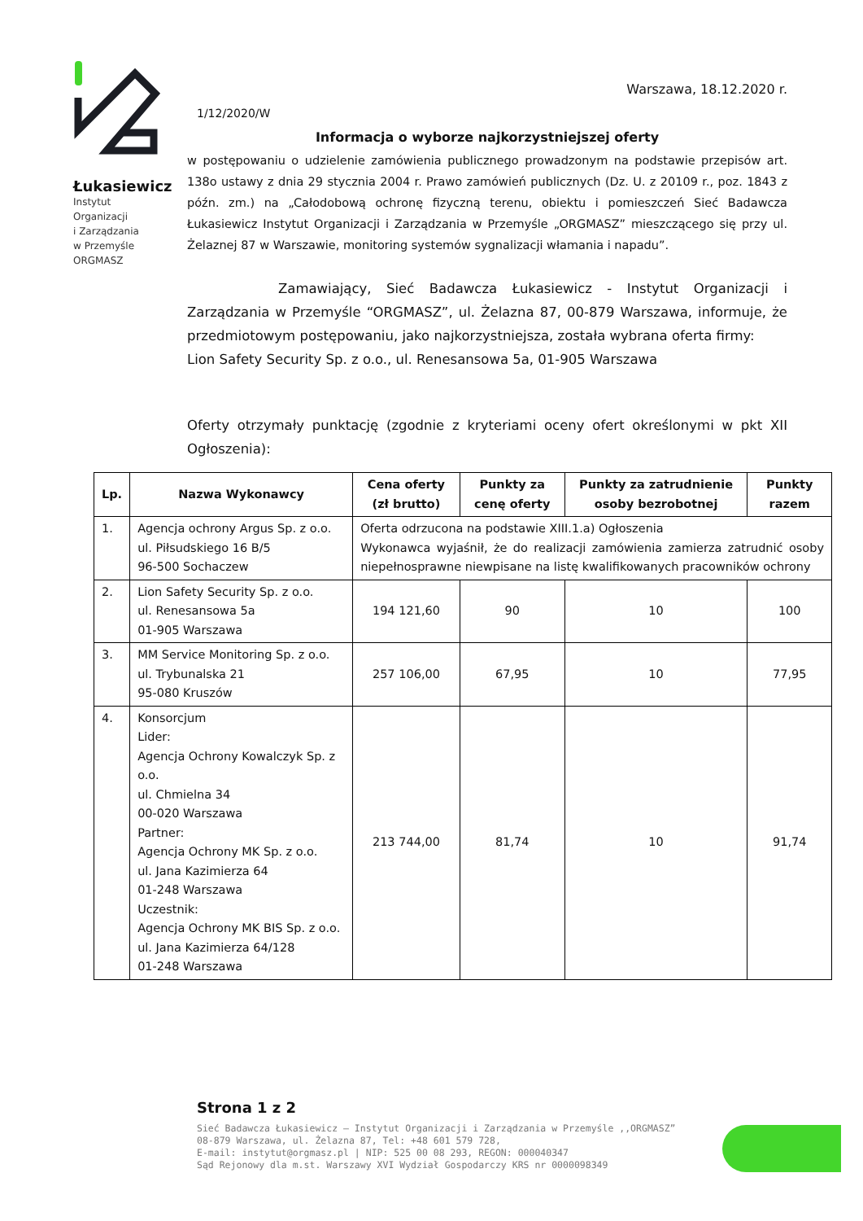Łukasiewicz
Instytut
Organizacji
i Zarządzania
w Przemyśle
ORGMASZ
Warszawa, 18.12.2020 r.
1/12/2020/W
Informacja o wyborze najkorzystniejszej oferty
w postępowaniu o udzielenie zamówienia publicznego prowadzonym na podstawie przepisów art. 138o ustawy z dnia 29 stycznia 2004 r. Prawo zamówień publicznych (Dz. U. z 20109 r., poz. 1843 z późn. zm.) na „Całodobową ochronę fizyczną terenu, obiektu i pomieszczeń Sieć Badawcza Łukasiewicz Instytut Organizacji i Zarządzania w Przemyśle „ORGMASZ” mieszczącego się przy ul. Żelaznej 87 w Warszawie, monitoring systemów sygnalizacji włamania i napadu”.
Zamawiający, Sieć Badawcza Łukasiewicz - Instytut Organizacji i Zarządzania w Przemyśle “ORGMASZ”, ul. Żelazna 87, 00-879 Warszawa, informuje, że przedmiotowym postępowaniu, jako najkorzystniejsza, została wybrana oferta firmy:
Lion Safety Security Sp. z o.o., ul. Renesansowa 5a, 01-905 Warszawa
Oferty otrzymały punktację (zgodnie z kryteriami oceny ofert określonymi w pkt XII Ogłoszenia):
| Lp. | Nazwa Wykonawcy | Cena oferty (zł brutto) | Punkty za cenę oferty | Punkty za zatrudnienie osoby bezrobotnej | Punkty razem |
| --- | --- | --- | --- | --- | --- |
| 1. | Agencja ochrony Argus Sp. z o.o. ul. Piłsudskiego 16 B/5 96-500 Sochaczew | Oferta odrzucona na podstawie XIII.1.a) Ogłoszenia Wykonawca wyjaśnił, że do realizacji zamówienia zamierza zatrudnić osoby niepełnosprawne niewpisane na listę kwalifikowanych pracowników ochrony | | | |
| 2. | Lion Safety Security Sp. z o.o. ul. Renesansowa 5a 01-905 Warszawa | 194 121,60 | 90 | 10 | 100 |
| 3. | MM Service Monitoring Sp. z o.o. ul. Trybunalska 21 95-080 Kruszów | 257 106,00 | 67,95 | 10 | 77,95 |
| 4. | Konsorcjum Lider: Agencja Ochrony Kowalczyk Sp. z o.o. ul. Chmielna 34 00-020 Warszawa Partner: Agencja Ochrony MK Sp. z o.o. ul. Jana Kazimierza 64 01-248 Warszawa Uczestnik: Agencja Ochrony MK BIS Sp. z o.o. ul. Jana Kazimierza 64/128 01-248 Warszawa | 213 744,00 | 81,74 | 10 | 91,74 |
Strona 1 z 2
Sieć Badawcza Łukasiewicz – Instytut Organizacji i Zarządzania w Przemyśle ,,ORGMASZ”
08-879 Warszawa, ul. Żelazna 87, Tel: +48 601 579 728,
E-mail: instytut@orgmasz.pl | NIP: 525 00 08 293, REGON: 000040347
Sąd Rejonowy dla m.st. Warszawy XVI Wydział Gospodarczy KRS nr 0000098349